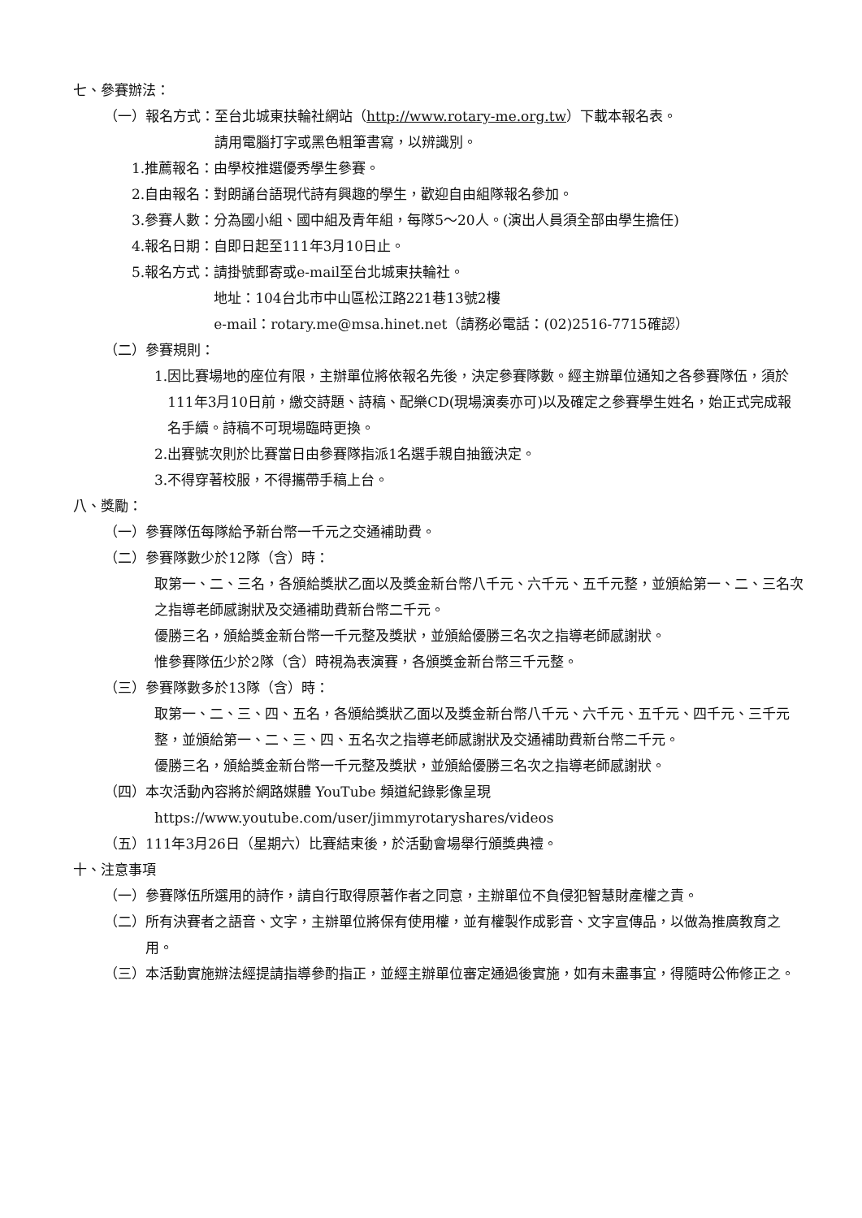七、參賽辦法：
（一）報名方式： 至台北城東扶輪社網站（http://www.rotary-me.org.tw）下載本報名表。
請用電腦打字或黑色粗筆書寫，以辨識別。
1.推薦報名： 由學校推選優秀學生參賽。
2.自由報名： 對朗誦台語現代詩有興趣的學生，歡迎自由組隊報名參加。
3.參賽人數： 分為國小組、國中組及青年組，每隊5～20人。(演出人員須全部由學生擔任)
4.報名日期： 自即日起至111年3月10日止。
5.報名方式： 請掛號郵寄或e-mail至台北城東扶輪社。
地址：104台北市中山區松江路221巷13號2樓
e-mail：rotary.me@msa.hinet.net（請務必電話：(02)2516-7715確認）
（二）參賽規則：
1. 因比賽場地的座位有限，主辦單位將依報名先後，決定參賽隊數。經主辦單位通知之各參賽隊伍，須於111年3月10日前，繳交詩題、詩稿、配樂CD(現場演奏亦可)以及確定之參賽學生姓名，始正式完成報名手續。詩稿不可現場臨時更換。
2.出賽號次則於比賽當日由參賽隊指派1名選手親自抽籤決定。
3.不得穿著校服，不得攜帶手稿上台。
八、獎勵：
（一）參賽隊伍每隊給予新台幣一千元之交通補助費。
（二）參賽隊數少於12隊（含）時：
取第一、二、三名，各頒給獎狀乙面以及獎金新台幣八千元、六千元、五千元整，並頒給第一、二、三名次之指導老師感謝狀及交通補助費新台幣二千元。
優勝三名，頒給獎金新台幣一千元整及獎狀，並頒給優勝三名次之指導老師感謝狀。
惟參賽隊伍少於2隊（含）時視為表演賽，各頒獎金新台幣三千元整。
（三）參賽隊數多於13隊（含）時：
取第一、二、三、四、五名，各頒給獎狀乙面以及獎金新台幣八千元、六千元、五千元、四千元、三千元整，並頒給第一、二、三、四、五名次之指導老師感謝狀及交通補助費新台幣二千元。
優勝三名，頒給獎金新台幣一千元整及獎狀，並頒給優勝三名次之指導老師感謝狀。
（四）本次活動內容將於網路媒體 YouTube 頻道紀錄影像呈現
https://www.youtube.com/user/jimmyrotaryshares/videos
（五）111年3月26日（星期六）比賽結束後，於活動會場舉行頒獎典禮。
十、注意事項
（一） 參賽隊伍所選用的詩作，請自行取得原著作者之同意，主辦單位不負侵犯智慧財產權之責。
（二） 所有決賽者之語音、文字，主辦單位將保有使用權，並有權製作成影音、文字宣傳品，以做為推廣教育之用。
（三） 本活動實施辦法經提請指導參酌指正，並經主辦單位審定通過後實施，如有未盡事宜，得隨時公佈修正之。